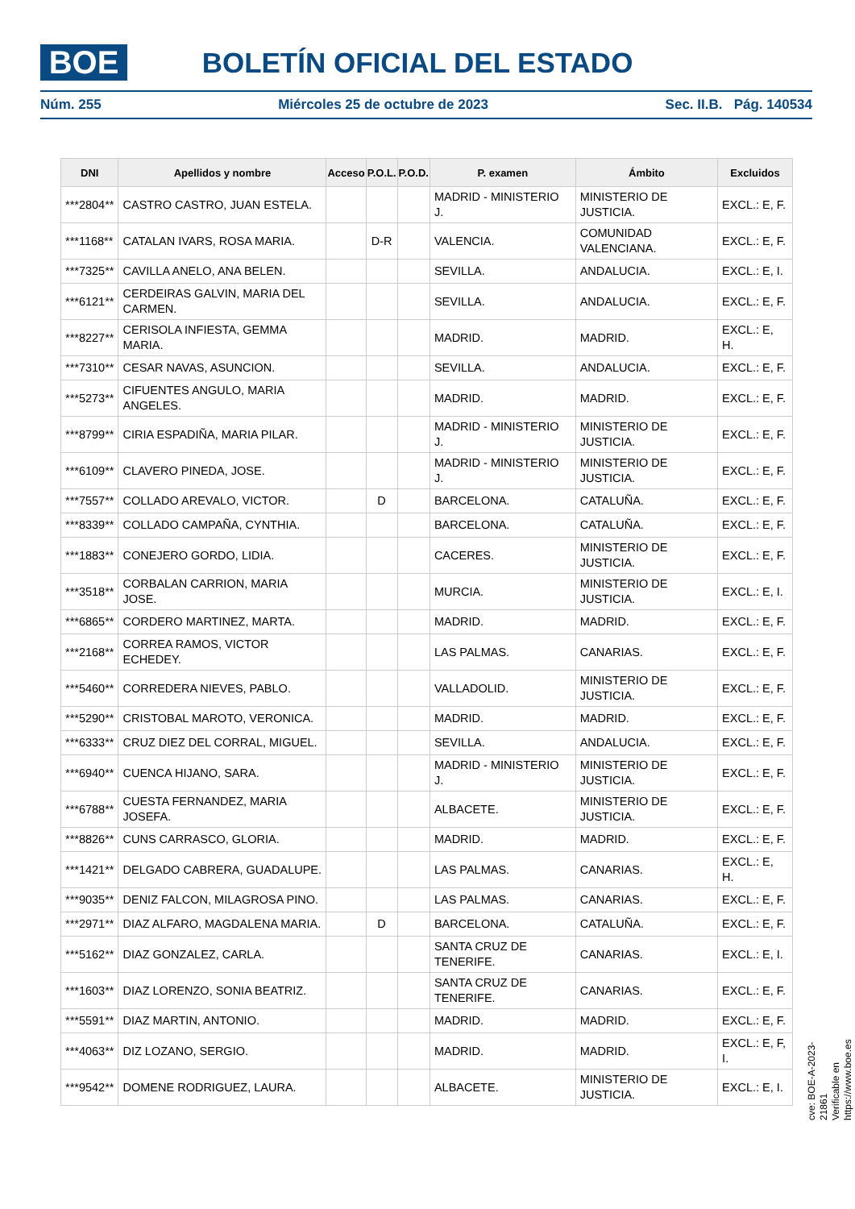BOE BOLETÍN OFICIAL DEL ESTADO
Núm. 255 Miércoles 25 de octubre de 2023 Sec. II.B. Pág. 140534
| DNI | Apellidos y nombre | Acceso | P.O.L. | P.O.D. | P. examen | Ámbito | Excluidos |
| --- | --- | --- | --- | --- | --- | --- | --- |
| ***2804** | CASTRO CASTRO, JUAN ESTELA. | | | | MADRID - MINISTERIO J. | MINISTERIO DE JUSTICIA. | EXCL.: E, F. |
| ***1168** | CATALAN IVARS, ROSA MARIA. | | D-R | | VALENCIA. | COMUNIDAD VALENCIANA. | EXCL.: E, F. |
| ***7325** | CAVILLA ANELO, ANA BELEN. | | | | SEVILLA. | ANDALUCIA. | EXCL.: E, I. |
| ***6121** | CERDEIRAS GALVIN, MARIA DEL CARMEN. | | | | SEVILLA. | ANDALUCIA. | EXCL.: E, F. |
| ***8227** | CERISOLA INFIESTA, GEMMA MARIA. | | | | MADRID. | MADRID. | EXCL.: E, H. |
| ***7310** | CESAR NAVAS, ASUNCION. | | | | SEVILLA. | ANDALUCIA. | EXCL.: E, F. |
| ***5273** | CIFUENTES ANGULO, MARIA ANGELES. | | | | MADRID. | MADRID. | EXCL.: E, F. |
| ***8799** | CIRIA ESPADIÑA, MARIA PILAR. | | | | MADRID - MINISTERIO J. | MINISTERIO DE JUSTICIA. | EXCL.: E, F. |
| ***6109** | CLAVERO PINEDA, JOSE. | | | | MADRID - MINISTERIO J. | MINISTERIO DE JUSTICIA. | EXCL.: E, F. |
| ***7557** | COLLADO AREVALO, VICTOR. | | D | | BARCELONA. | CATALUÑA. | EXCL.: E, F. |
| ***8339** | COLLADO CAMPAÑA, CYNTHIA. | | | | BARCELONA. | CATALUÑA. | EXCL.: E, F. |
| ***1883** | CONEJERO GORDO, LIDIA. | | | | CACERES. | MINISTERIO DE JUSTICIA. | EXCL.: E, F. |
| ***3518** | CORBALAN CARRION, MARIA JOSE. | | | | MURCIA. | MINISTERIO DE JUSTICIA. | EXCL.: E, I. |
| ***6865** | CORDERO MARTINEZ, MARTA. | | | | MADRID. | MADRID. | EXCL.: E, F. |
| ***2168** | CORREA RAMOS, VICTOR ECHEDEY. | | | | LAS PALMAS. | CANARIAS. | EXCL.: E, F. |
| ***5460** | CORREDERA NIEVES, PABLO. | | | | VALLADOLID. | MINISTERIO DE JUSTICIA. | EXCL.: E, F. |
| ***5290** | CRISTOBAL MAROTO, VERONICA. | | | | MADRID. | MADRID. | EXCL.: E, F. |
| ***6333** | CRUZ DIEZ DEL CORRAL, MIGUEL. | | | | SEVILLA. | ANDALUCIA. | EXCL.: E, F. |
| ***6940** | CUENCA HIJANO, SARA. | | | | MADRID - MINISTERIO J. | MINISTERIO DE JUSTICIA. | EXCL.: E, F. |
| ***6788** | CUESTA FERNANDEZ, MARIA JOSEFA. | | | | ALBACETE. | MINISTERIO DE JUSTICIA. | EXCL.: E, F. |
| ***8826** | CUNS CARRASCO, GLORIA. | | | | MADRID. | MADRID. | EXCL.: E, F. |
| ***1421** | DELGADO CABRERA, GUADALUPE. | | | | LAS PALMAS. | CANARIAS. | EXCL.: E, H. |
| ***9035** | DENIZ FALCON, MILAGROSA PINO. | | | | LAS PALMAS. | CANARIAS. | EXCL.: E, F. |
| ***2971** | DIAZ ALFARO, MAGDALENA MARIA. | | D | | BARCELONA. | CATALUÑA. | EXCL.: E, F. |
| ***5162** | DIAZ GONZALEZ, CARLA. | | | | SANTA CRUZ DE TENERIFE. | CANARIAS. | EXCL.: E, I. |
| ***1603** | DIAZ LORENZO, SONIA BEATRIZ. | | | | SANTA CRUZ DE TENERIFE. | CANARIAS. | EXCL.: E, F. |
| ***5591** | DIAZ MARTIN, ANTONIO. | | | | MADRID. | MADRID. | EXCL.: E, F. |
| ***4063** | DIZ LOZANO, SERGIO. | | | | MADRID. | MADRID. | EXCL.: E, F, I. |
| ***9542** | DOMENE RODRIGUEZ, LAURA. | | | | ALBACETE. | MINISTERIO DE JUSTICIA. | EXCL.: E, I. |
cve: BOE-A-2023-21861
Verificable en https://www.boe.es